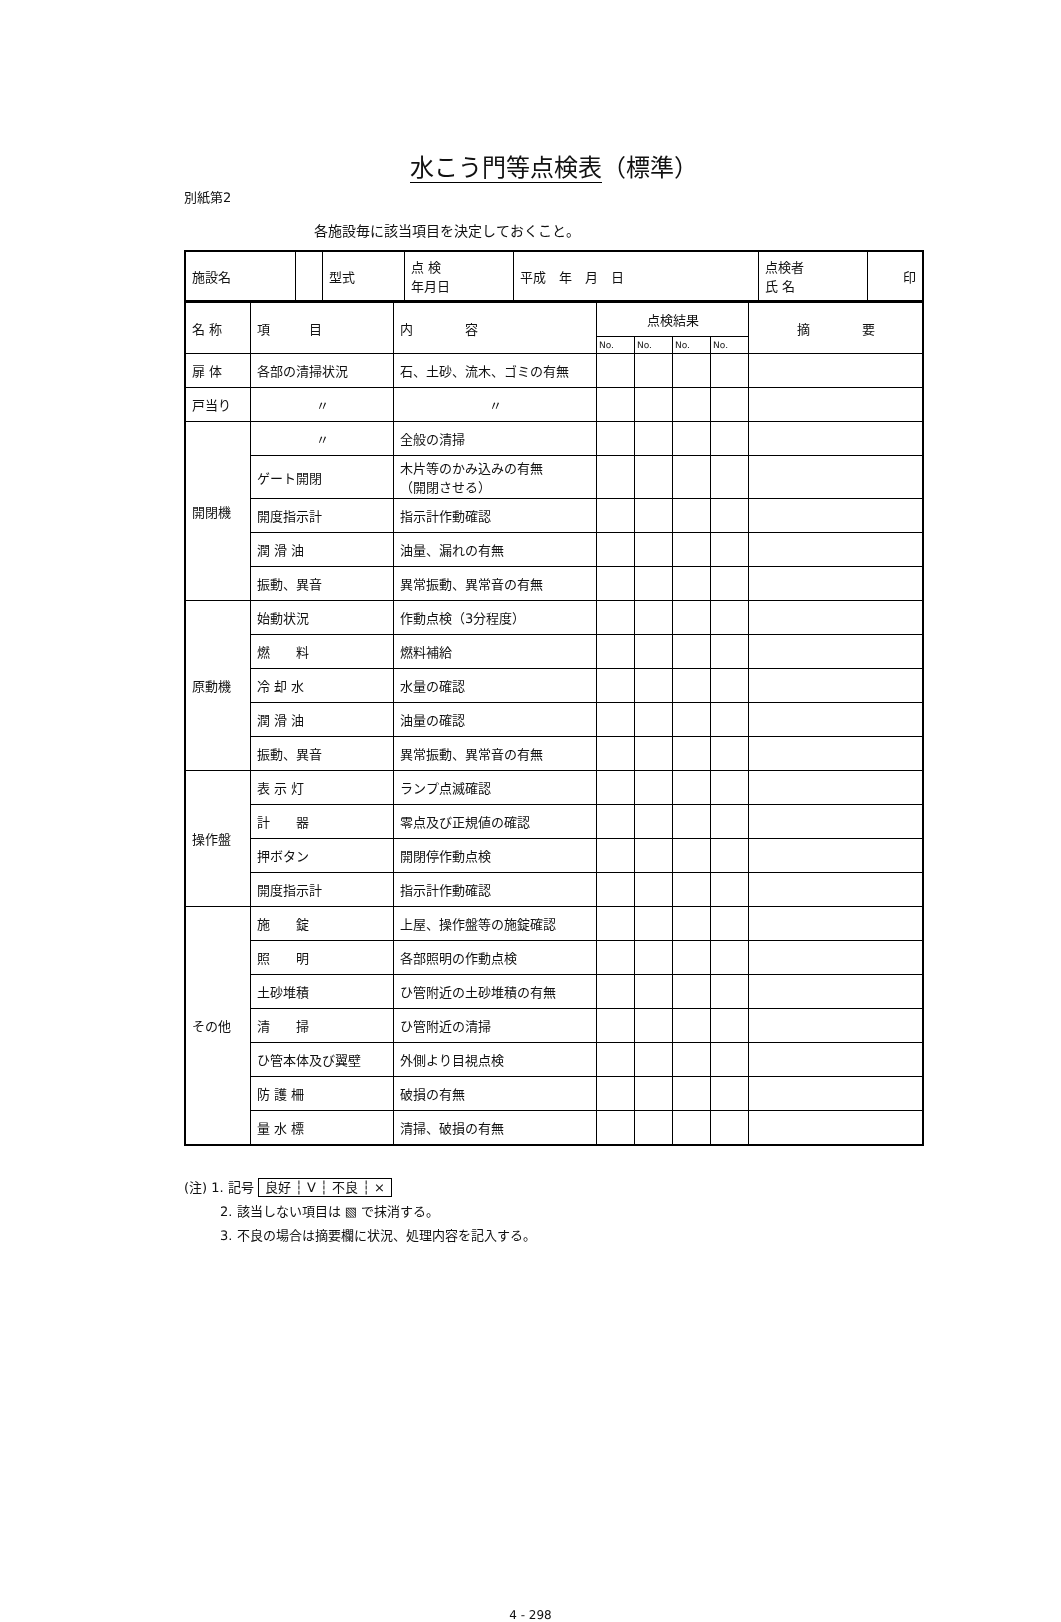水こう門等点検表（標準）
別紙第2
各施設毎に該当項目を決定しておくこと。
| 施設名 | | 型式 | 点 検 年月日 | 平成 年 月 日 | 点検者 氏 名 | 印 |
| 名 称 | 項 目 | 内 容 | 点検結果 | | | | 摘 要 |
| --- | --- | --- | --- | --- | --- | --- | --- |
| | | | No. | No. | No. | No. | |
| 扉 体 | 各部の清掃状況 | 石、土砂、流木、ゴミの有無 | | | | | |
| 戸当り | 〃 | 〃 | | | | | |
| 開閉機 | 〃 | 全般の清掃 | | | | | |
| | ゲート開閉 | 木片等のかみ込みの有無 （開閉させる） | | | | | |
| | 開度指示計 | 指示計作動確認 | | | | | |
| | 潤 滑 油 | 油量、漏れの有無 | | | | | |
| | 振動、異音 | 異常振動、異常音の有無 | | | | | |
| 原動機 | 始動状況 | 作動点検（3分程度） | | | | | |
| | 燃 料 | 燃料補給 | | | | | |
| | 冷 却 水 | 水量の確認 | | | | | |
| | 潤 滑 油 | 油量の確認 | | | | | |
| | 振動、異音 | 異常振動、異常音の有無 | | | | | |
| 操作盤 | 表 示 灯 | ランプ点滅確認 | | | | | |
| | 計 器 | 零点及び正規値の確認 | | | | | |
| | 押ボタン | 開閉停作動点検 | | | | | |
| | 開度指示計 | 指示計作動確認 | | | | | |
| その他 | 施 錠 | 上屋、操作盤等の施錠確認 | | | | | |
| | 照 明 | 各部照明の作動点検 | | | | | |
| | 土砂堆積 | ひ管附近の土砂堆積の有無 | | | | | |
| | 清 掃 | ひ管附近の清掃 | | | | | |
| | ひ管本体及び翼壁 | 外側より目視点検 | | | | | |
| | 防 護 柵 | 破損の有無 | | | | | |
| | 量 水 標 | 清掃、破損の有無 | | | | | |
(注) 1. 記号 良好 ┆ V ┆ 不良 ┆ ×
2. 該当しない項目は ▧ で抹消する。
3. 不良の場合は摘要欄に状況、処理内容を記入する。
4 - 298